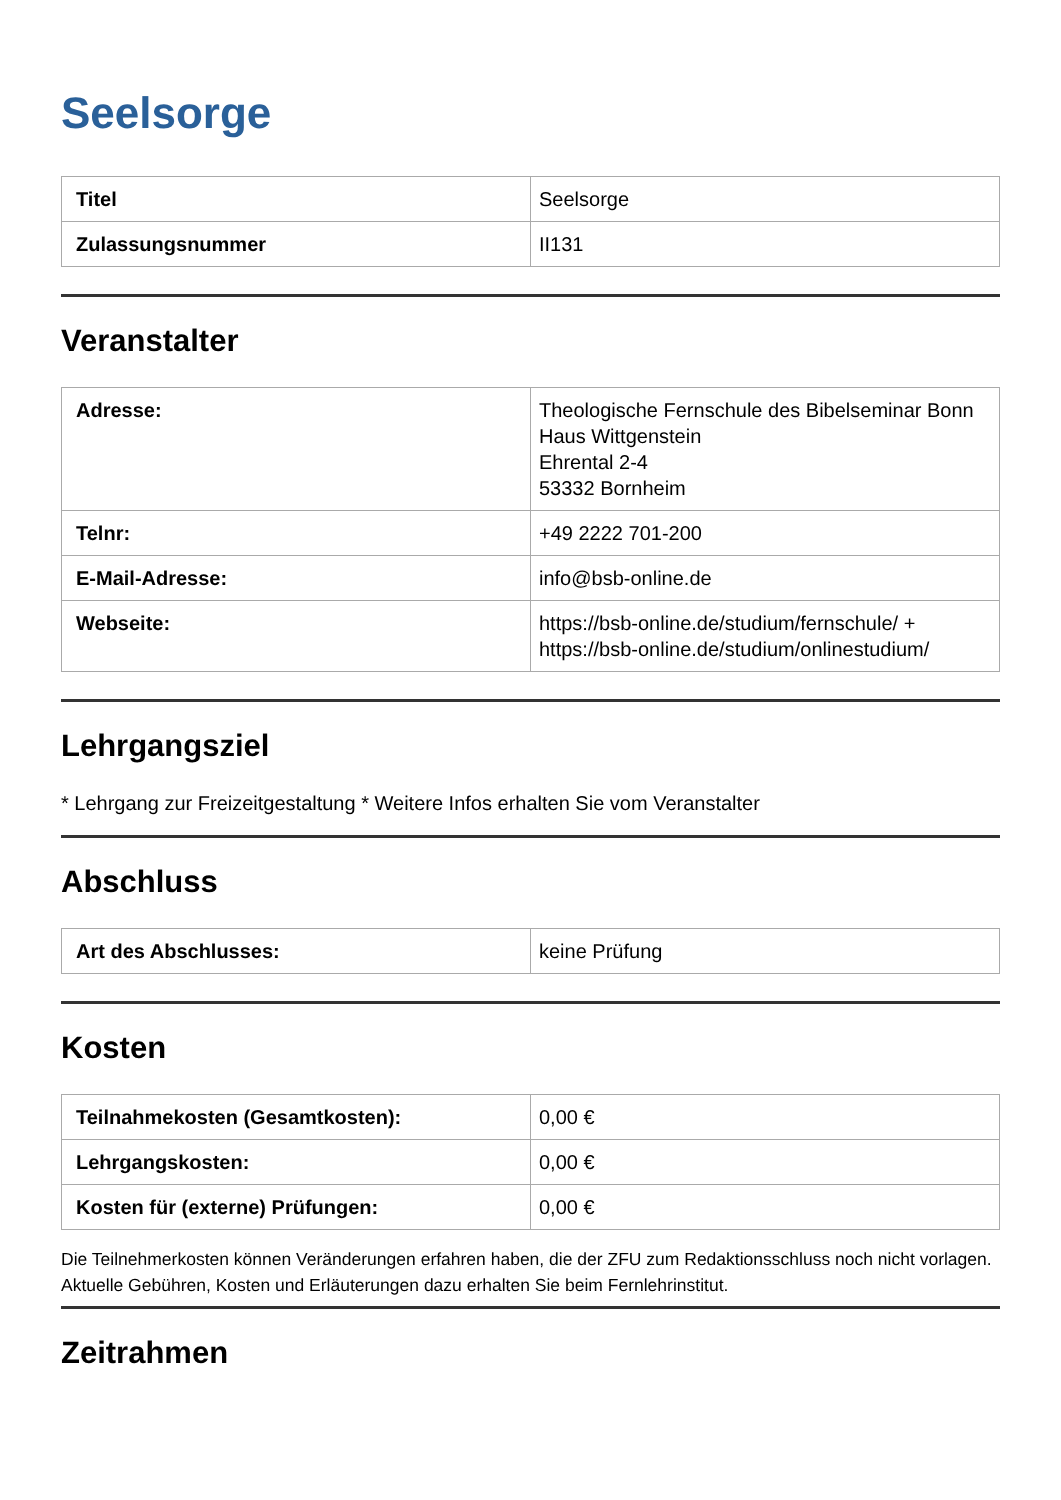Seelsorge
| Titel | Seelsorge |
| Zulassungsnummer | II131 |
Veranstalter
| Adresse: | Theologische Fernschule des Bibelseminar Bonn Haus Wittgenstein Ehrental 2-4 53332 Bornheim |
| Telnr: | +49 2222 701-200 |
| E-Mail-Adresse: | info@bsb-online.de |
| Webseite: | https://bsb-online.de/studium/fernschule/ + https://bsb-online.de/studium/onlinestudium/ |
Lehrgangsziel
* Lehrgang zur Freizeitgestaltung * Weitere Infos erhalten Sie vom Veranstalter
Abschluss
| Art des Abschlusses: | keine Prüfung |
Kosten
| Teilnahmekosten (Gesamtkosten): | 0,00 € |
| Lehrgangskosten: | 0,00 € |
| Kosten für (externe) Prüfungen: | 0,00 € |
Die Teilnehmerkosten können Veränderungen erfahren haben, die der ZFU zum Redaktionsschluss noch nicht vorlagen. Aktuelle Gebühren, Kosten und Erläuterungen dazu erhalten Sie beim Fernlehrinstitut.
Zeitrahmen